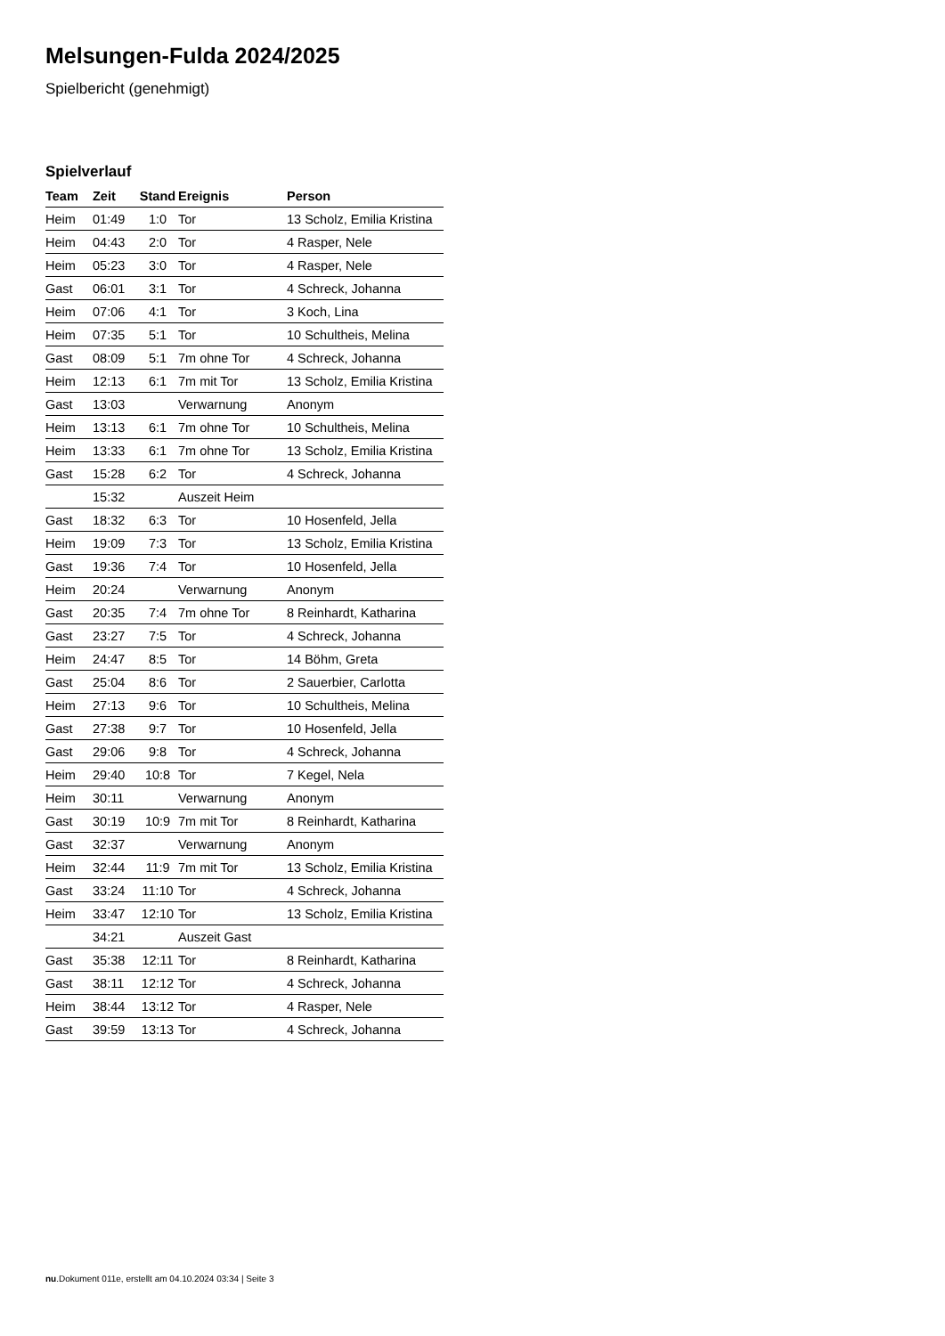Melsungen-Fulda 2024/2025
Spielbericht (genehmigt)
Spielverlauf
| Team | Zeit | Stand | Ereignis | Person |
| --- | --- | --- | --- | --- |
| Heim | 01:49 | 1:0 | Tor | 13 Scholz, Emilia Kristina |
| Heim | 04:43 | 2:0 | Tor | 4 Rasper, Nele |
| Heim | 05:23 | 3:0 | Tor | 4 Rasper, Nele |
| Gast | 06:01 | 3:1 | Tor | 4 Schreck, Johanna |
| Heim | 07:06 | 4:1 | Tor | 3 Koch, Lina |
| Heim | 07:35 | 5:1 | Tor | 10 Schultheis, Melina |
| Gast | 08:09 | 5:1 | 7m ohne Tor | 4 Schreck, Johanna |
| Heim | 12:13 | 6:1 | 7m mit Tor | 13 Scholz, Emilia Kristina |
| Gast | 13:03 | | Verwarnung | Anonym |
| Heim | 13:13 | 6:1 | 7m ohne Tor | 10 Schultheis, Melina |
| Heim | 13:33 | 6:1 | 7m ohne Tor | 13 Scholz, Emilia Kristina |
| Gast | 15:28 | 6:2 | Tor | 4 Schreck, Johanna |
| | 15:32 | | Auszeit Heim | |
| Gast | 18:32 | 6:3 | Tor | 10 Hosenfeld, Jella |
| Heim | 19:09 | 7:3 | Tor | 13 Scholz, Emilia Kristina |
| Gast | 19:36 | 7:4 | Tor | 10 Hosenfeld, Jella |
| Heim | 20:24 | | Verwarnung | Anonym |
| Gast | 20:35 | 7:4 | 7m ohne Tor | 8 Reinhardt, Katharina |
| Gast | 23:27 | 7:5 | Tor | 4 Schreck, Johanna |
| Heim | 24:47 | 8:5 | Tor | 14 Böhm, Greta |
| Gast | 25:04 | 8:6 | Tor | 2 Sauerbier, Carlotta |
| Heim | 27:13 | 9:6 | Tor | 10 Schultheis, Melina |
| Gast | 27:38 | 9:7 | Tor | 10 Hosenfeld, Jella |
| Gast | 29:06 | 9:8 | Tor | 4 Schreck, Johanna |
| Heim | 29:40 | 10:8 | Tor | 7 Kegel, Nela |
| Heim | 30:11 | | Verwarnung | Anonym |
| Gast | 30:19 | 10:9 | 7m mit Tor | 8 Reinhardt, Katharina |
| Gast | 32:37 | | Verwarnung | Anonym |
| Heim | 32:44 | 11:9 | 7m mit Tor | 13 Scholz, Emilia Kristina |
| Gast | 33:24 | 11:10 | Tor | 4 Schreck, Johanna |
| Heim | 33:47 | 12:10 | Tor | 13 Scholz, Emilia Kristina |
| | 34:21 | | Auszeit Gast | |
| Gast | 35:38 | 12:11 | Tor | 8 Reinhardt, Katharina |
| Gast | 38:11 | 12:12 | Tor | 4 Schreck, Johanna |
| Heim | 38:44 | 13:12 | Tor | 4 Rasper, Nele |
| Gast | 39:59 | 13:13 | Tor | 4 Schreck, Johanna |
nu.Dokument 011e, erstellt am 04.10.2024 03:34 | Seite 3